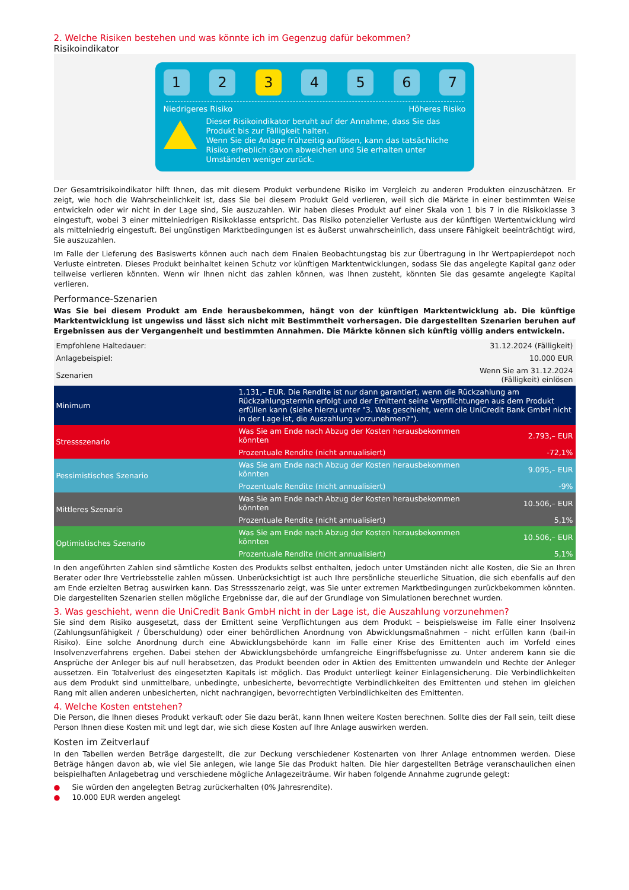2. Welche Risiken bestehen und was könnte ich im Gegenzug dafür bekommen?
Risikoindikator
1 2 3 4 5 6 7
Niedrigeres Risiko Höheres Risiko
Dieser Risikoindikator beruht auf der Annahme, dass Sie das Produkt bis zur Fälligkeit halten.
Wenn Sie die Anlage frühzeitig auflösen, kann das tatsächliche Risiko erheblich davon abweichen und Sie erhalten unter Umständen weniger zurück.
Der Gesamtrisikoindikator hilft Ihnen, das mit diesem Produkt verbundene Risiko im Vergleich zu anderen Produkten einzuschätzen. Er zeigt, wie hoch die Wahrscheinlichkeit ist, dass Sie bei diesem Produkt Geld verlieren, weil sich die Märkte in einer bestimmten Weise entwickeln oder wir nicht in der Lage sind, Sie auszuzahlen. Wir haben dieses Produkt auf einer Skala von 1 bis 7 in die Risikoklasse 3 eingestuft, wobei 3 einer mittelniedrigen Risikoklasse entspricht. Das Risiko potenzieller Verluste aus der künftigen Wertentwicklung wird als mittelniedrig eingestuft. Bei ungünstigen Marktbedingungen ist es äußerst unwahrscheinlich, dass unsere Fähigkeit beeinträchtigt wird, Sie auszuzahlen.
Im Falle der Lieferung des Basiswerts können auch nach dem Finalen Beobachtungstag bis zur Übertragung in Ihr Wertpapierdepot noch Verluste eintreten. Dieses Produkt beinhaltet keinen Schutz vor künftigen Marktentwicklungen, sodass Sie das angelegte Kapital ganz oder teilweise verlieren könnten. Wenn wir Ihnen nicht das zahlen können, was Ihnen zusteht, könnten Sie das gesamte angelegte Kapital verlieren.
Performance-Szenarien
Was Sie bei diesem Produkt am Ende herausbekommen, hängt von der künftigen Marktentwicklung ab. Die künftige Marktentwicklung ist ungewiss und lässt sich nicht mit Bestimmtheit vorhersagen. Die dargestellten Szenarien beruhen auf Ergebnissen aus der Vergangenheit und bestimmten Annahmen. Die Märkte können sich künftig völlig anders entwickeln.
| Empfohlene Haltedauer: | | 31.12.2024 (Fälligkeit) |
| Anlagebeispiel: | | 10.000 EUR |
| Szenarien | | Wenn Sie am 31.12.2024 (Fälligkeit) einlösen |
| Minimum | 1.131,– EUR. Die Rendite ist nur dann garantiert, wenn die Rückzahlung am Rückzahlungstermin erfolgt und der Emittent seine Verpflichtungen aus dem Produkt erfüllen kann (siehe hierzu unter "3. Was geschieht, wenn die UniCredit Bank GmbH nicht in der Lage ist, die Auszahlung vorzunehmen?"). | |
| Stressszenario | Was Sie am Ende nach Abzug der Kosten herausbekommen könnten | 2.793,– EUR |
| | Prozentuale Rendite (nicht annualisiert) | -72,1% |
| Pessimistisches Szenario | Was Sie am Ende nach Abzug der Kosten herausbekommen könnten | 9.095,– EUR |
| | Prozentuale Rendite (nicht annualisiert) | -9% |
| Mittleres Szenario | Was Sie am Ende nach Abzug der Kosten herausbekommen könnten | 10.506,– EUR |
| | Prozentuale Rendite (nicht annualisiert) | 5,1% |
| Optimistisches Szenario | Was Sie am Ende nach Abzug der Kosten herausbekommen könnten | 10.506,– EUR |
| | Prozentuale Rendite (nicht annualisiert) | 5,1% |
In den angeführten Zahlen sind sämtliche Kosten des Produkts selbst enthalten, jedoch unter Umständen nicht alle Kosten, die Sie an Ihren Berater oder Ihre Vertriebsstelle zahlen müssen. Unberücksichtigt ist auch Ihre persönliche steuerliche Situation, die sich ebenfalls auf den am Ende erzielten Betrag auswirken kann. Das Stressszenario zeigt, was Sie unter extremen Marktbedingungen zurückbekommen könnten. Die dargestellten Szenarien stellen mögliche Ergebnisse dar, die auf der Grundlage von Simulationen berechnet wurden.
3. Was geschieht, wenn die UniCredit Bank GmbH nicht in der Lage ist, die Auszahlung vorzunehmen?
Sie sind dem Risiko ausgesetzt, dass der Emittent seine Verpflichtungen aus dem Produkt – beispielsweise im Falle einer Insolvenz (Zahlungsunfähigkeit / Überschuldung) oder einer behördlichen Anordnung von Abwicklungsmaßnahmen – nicht erfüllen kann (bail-in Risiko). Eine solche Anordnung durch eine Abwicklungsbehörde kann im Falle einer Krise des Emittenten auch im Vorfeld eines Insolvenzverfahrens ergehen. Dabei stehen der Abwicklungsbehörde umfangreiche Eingriffsbefugnisse zu. Unter anderem kann sie die Ansprüche der Anleger bis auf null herabsetzen, das Produkt beenden oder in Aktien des Emittenten umwandeln und Rechte der Anleger aussetzen. Ein Totalverlust des eingesetzten Kapitals ist möglich. Das Produkt unterliegt keiner Einlagensicherung. Die Verbindlichkeiten aus dem Produkt sind unmittelbare, unbedingte, unbesicherte, bevorrechtigte Verbindlichkeiten des Emittenten und stehen im gleichen Rang mit allen anderen unbesicherten, nicht nachrangigen, bevorrechtigten Verbindlichkeiten des Emittenten.
4. Welche Kosten entstehen?
Die Person, die Ihnen dieses Produkt verkauft oder Sie dazu berät, kann Ihnen weitere Kosten berechnen. Sollte dies der Fall sein, teilt diese Person Ihnen diese Kosten mit und legt dar, wie sich diese Kosten auf Ihre Anlage auswirken werden.
Kosten im Zeitverlauf
In den Tabellen werden Beträge dargestellt, die zur Deckung verschiedener Kostenarten von Ihrer Anlage entnommen werden. Diese Beträge hängen davon ab, wie viel Sie anlegen, wie lange Sie das Produkt halten. Die hier dargestellten Beträge veranschaulichen einen beispielhaften Anlagebetrag und verschiedene mögliche Anlagezeiträume. Wir haben folgende Annahme zugrunde gelegt:
● Sie würden den angelegten Betrag zurückerhalten (0% Jahresrendite).
● 10.000 EUR werden angelegt